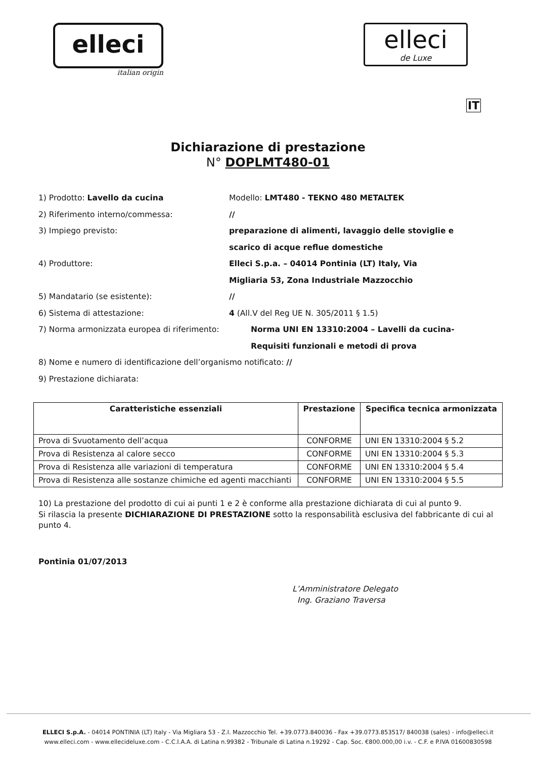elleci
italian origin
elleci
de Luxe
IT
Dichiarazione di prestazione
N° DOPLMT480-01
1) Prodotto: Lavello da cucina Modello: LMT480 - TEKNO 480 METALTEK
2) Riferimento interno/commessa: //
3) Impiego previsto: preparazione di alimenti, lavaggio delle stoviglie e
scarico di acque reflue domestiche
4) Produttore: Elleci S.p.a. – 04014 Pontinia (LT) Italy, Via
Migliaria 53, Zona Industriale Mazzocchio
5) Mandatario (se esistente): //
6) Sistema di attestazione: 4 (All.V del Reg UE N. 305/2011 § 1.5)
7) Norma armonizzata europea di riferimento: Norma UNI EN 13310:2004 – Lavelli da cucina-
Requisiti funzionali e metodi di prova
8) Nome e numero di identificazione dell’organismo notificato: //
9) Prestazione dichiarata:
| Caratteristiche essenziali | Prestazione | Specifica tecnica armonizzata |
| --- | --- | --- |
| Prova di Svuotamento dell’acqua | CONFORME | UNI EN 13310:2004 § 5.2 |
| Prova di Resistenza al calore secco | CONFORME | UNI EN 13310:2004 § 5.3 |
| Prova di Resistenza alle variazioni di temperatura | CONFORME | UNI EN 13310:2004 § 5.4 |
| Prova di Resistenza alle sostanze chimiche ed agenti macchianti | CONFORME | UNI EN 13310:2004 § 5.5 |
10) La prestazione del prodotto di cui ai punti 1 e 2 è conforme alla prestazione dichiarata di cui al punto 9.
Si rilascia la presente DICHIARAZIONE DI PRESTAZIONE sotto la responsabilità esclusiva del fabbricante di cui al punto 4.
Pontinia 01/07/2013
L’Amministratore Delegato
Ing. Graziano Traversa
ELLECI S.p.A. - 04014 PONTINIA (LT) Italy - Via Migliara 53 - Z.I. Mazzocchio Tel. +39.0773.840036 - Fax +39.0773.853517/ 840038 (sales) - info@elleci.it
www.elleci.com - www.ellecideluxe.com - C.C.I.A.A. di Latina n.99382 - Tribunale di Latina n.19292 - Cap. Soc. €800.000,00 i.v. - C.F. e P.IVA 01600830598